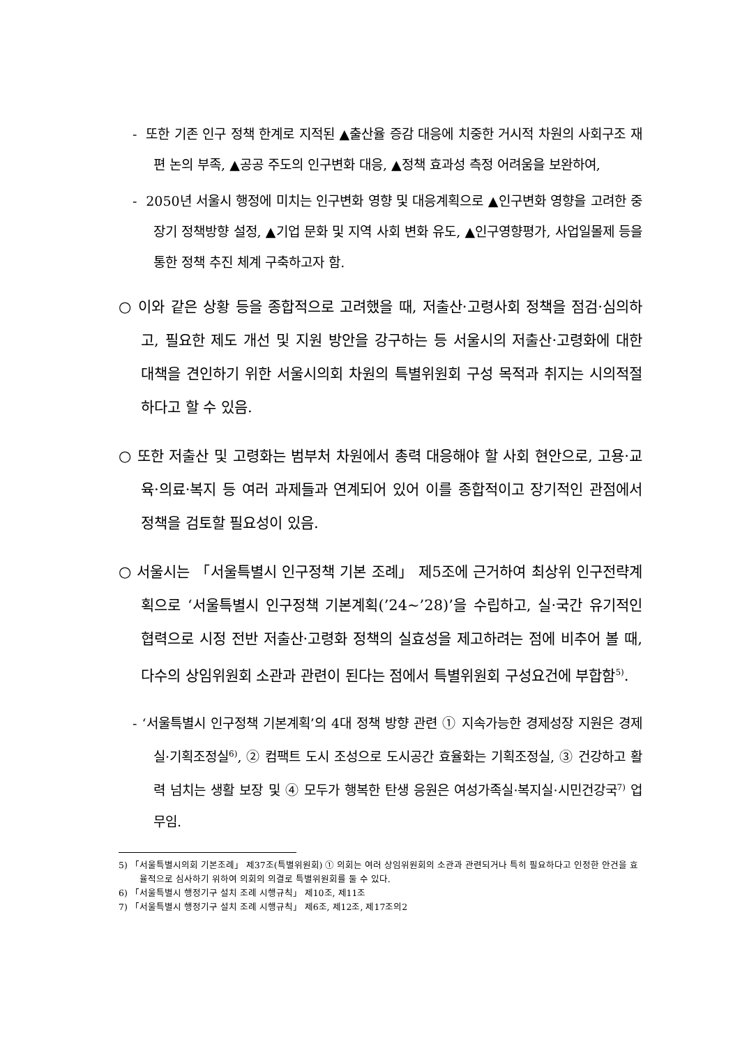- 또한 기존 인구 정책 한계로 지적된 ▲출산율 증감 대응에 치중한 거시적 차원의 사회구조 재편 논의 부족, ▲공공 주도의 인구변화 대응, ▲정책 효과성 측정 어려움을 보완하여,
- 2050년 서울시 행정에 미치는 인구변화 영향 및 대응계획으로 ▲인구변화 영향을 고려한 중장기 정책방향 설정, ▲기업 문화 및 지역 사회 변화 유도, ▲인구영향평가, 사업일몰제 등을 통한 정책 추진 체계 구축하고자 함.
○ 이와 같은 상황 등을 종합적으로 고려했을 때, 저출산·고령사회 정책을 점검·심의하고, 필요한 제도 개선 및 지원 방안을 강구하는 등 서울시의 저출산·고령화에 대한 대책을 견인하기 위한 서울시의회 차원의 특별위원회 구성 목적과 취지는 시의적절하다고 할 수 있음.
○ 또한 저출산 및 고령화는 범부처 차원에서 총력 대응해야 할 사회 현안으로, 고용·교육·의료·복지 등 여러 과제들과 연계되어 있어 이를 종합적이고 장기적인 관점에서 정책을 검토할 필요성이 있음.
○ 서울시는 「서울특별시 인구정책 기본 조례」 제5조에 근거하여 최상위 인구전략계획으로 ‘서울특별시 인구정책 기본계획(’24~’28)’을 수립하고, 실·국간 유기적인 협력으로 시정 전반 저출산·고령화 정책의 실효성을 제고하려는 점에 비추어 볼 때, 다수의 상임위원회 소관과 관련이 된다는 점에서 특별위원회 구성요건에 부합함<sup>5)</sup>.
- ‘서울특별시 인구정책 기본계획’의 4대 정책 방향 관련 ① 지속가능한 경제성장 지원은 경제실·기획조정실<sup>6)</sup>, ② 컴팩트 도시 조성으로 도시공간 효율화는 기획조정실, ③ 건강하고 활력 넘치는 생활 보장 및 ④ 모두가 행복한 탄생 응원은 여성가족실·복지실·시민건강국<sup>7)</sup> 업무임.
5) 「서울특별시의회 기본조례」 제37조(특별위원회) ① 의회는 여러 상임위원회의 소관과 관련되거나 특히 필요하다고 인정한 안건을 효율적으로 심사하기 위하여 의회의 의결로 특별위원회를 둘 수 있다.
6) 「서울특별시 행정기구 설치 조례 시행규칙」 제10조, 제11조
7) 「서울특별시 행정기구 설치 조례 시행규칙」 제6조, 제12조, 제17조의2